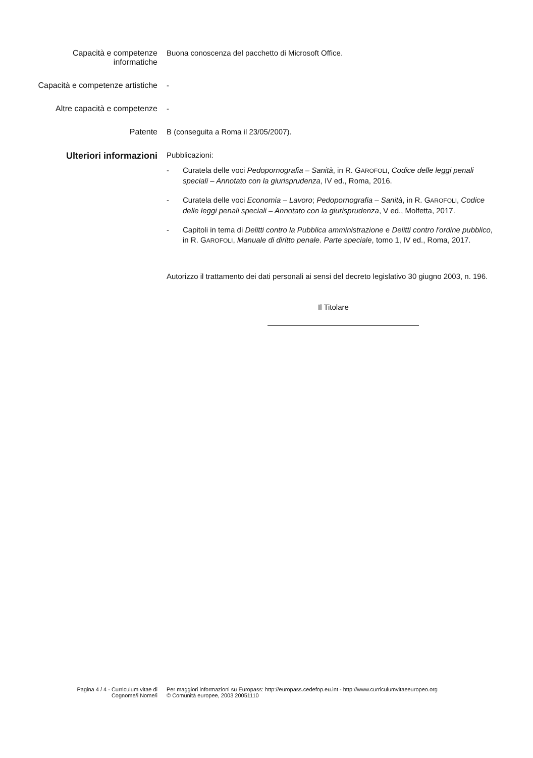Capacità e competenze informatiche
Buona conoscenza del pacchetto di Microsoft Office.
Capacità e competenze artistiche
-
Altre capacità e competenze
-
Patente B (conseguita a Roma il 23/05/2007).
Ulteriori informazioni
Pubblicazioni:
- Curatela delle voci Pedopornografia – Sanità, in R. GAROFOLI, Codice delle leggi penali speciali – Annotato con la giurisprudenza, IV ed., Roma, 2016.
- Curatela delle voci Economia – Lavoro; Pedopornografia – Sanità, in R. GAROFOLI, Codice delle leggi penali speciali – Annotato con la giurisprudenza, V ed., Molfetta, 2017.
- Capitoli in tema di Delitti contro la Pubblica amministrazione e Delitti contro l'ordine pubblico, in R. GAROFOLI, Manuale di diritto penale. Parte speciale, tomo 1, IV ed., Roma, 2017.
Autorizzo il trattamento dei dati personali ai sensi del decreto legislativo 30 giugno 2003, n. 196.
Il Titolare
Pagina 4 / 4 - Curriculum vitae di
Cognome/i Nome/i
Per maggiori informazioni su Europass: http://europass.cedefop.eu.int - http://www.curriculumvitaeeuropeo.org
© Comunità europee, 2003 20051110